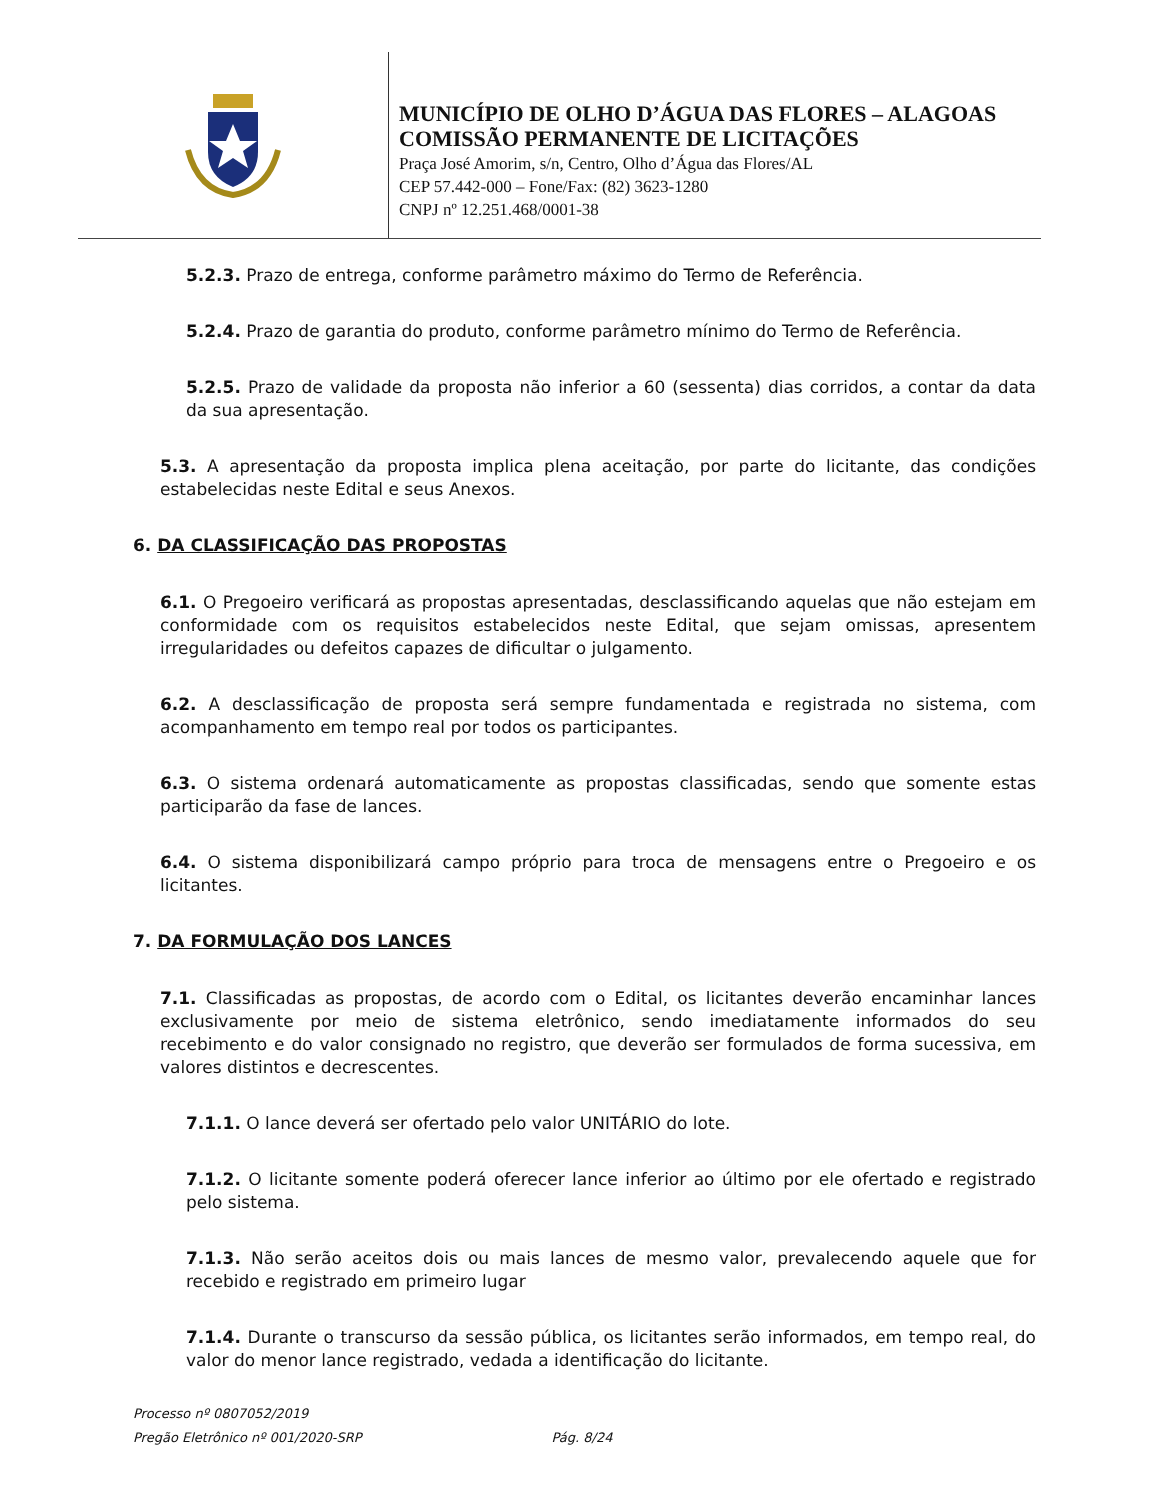MUNICÍPIO DE OLHO D’ÁGUA DAS FLORES – ALAGOAS
COMISSÃO PERMANENTE DE LICITAÇÕES
Praça José Amorim, s/n, Centro, Olho d’Água das Flores/AL
CEP 57.442-000 – Fone/Fax: (82) 3623-1280
CNPJ nº 12.251.468/0001-38
5.2.3. Prazo de entrega, conforme parâmetro máximo do Termo de Referência.
5.2.4. Prazo de garantia do produto, conforme parâmetro mínimo do Termo de Referência.
5.2.5. Prazo de validade da proposta não inferior a 60 (sessenta) dias corridos, a contar da data da sua apresentação.
5.3. A apresentação da proposta implica plena aceitação, por parte do licitante, das condições estabelecidas neste Edital e seus Anexos.
6. DA CLASSIFICAÇÃO DAS PROPOSTAS
6.1. O Pregoeiro verificará as propostas apresentadas, desclassificando aquelas que não estejam em conformidade com os requisitos estabelecidos neste Edital, que sejam omissas, apresentem irregularidades ou defeitos capazes de dificultar o julgamento.
6.2. A desclassificação de proposta será sempre fundamentada e registrada no sistema, com acompanhamento em tempo real por todos os participantes.
6.3. O sistema ordenará automaticamente as propostas classificadas, sendo que somente estas participarão da fase de lances.
6.4. O sistema disponibilizará campo próprio para troca de mensagens entre o Pregoeiro e os licitantes.
7. DA FORMULAÇÃO DOS LANCES
7.1. Classificadas as propostas, de acordo com o Edital, os licitantes deverão encaminhar lances exclusivamente por meio de sistema eletrônico, sendo imediatamente informados do seu recebimento e do valor consignado no registro, que deverão ser formulados de forma sucessiva, em valores distintos e decrescentes.
7.1.1. O lance deverá ser ofertado pelo valor UNITÁRIO do lote.
7.1.2. O licitante somente poderá oferecer lance inferior ao último por ele ofertado e registrado pelo sistema.
7.1.3. Não serão aceitos dois ou mais lances de mesmo valor, prevalecendo aquele que for recebido e registrado em primeiro lugar
7.1.4. Durante o transcurso da sessão pública, os licitantes serão informados, em tempo real, do valor do menor lance registrado, vedada a identificação do licitante.
Processo nº 0807052/2019
Pregão Eletrônico nº 001/2020-SRP Pág. 8/24